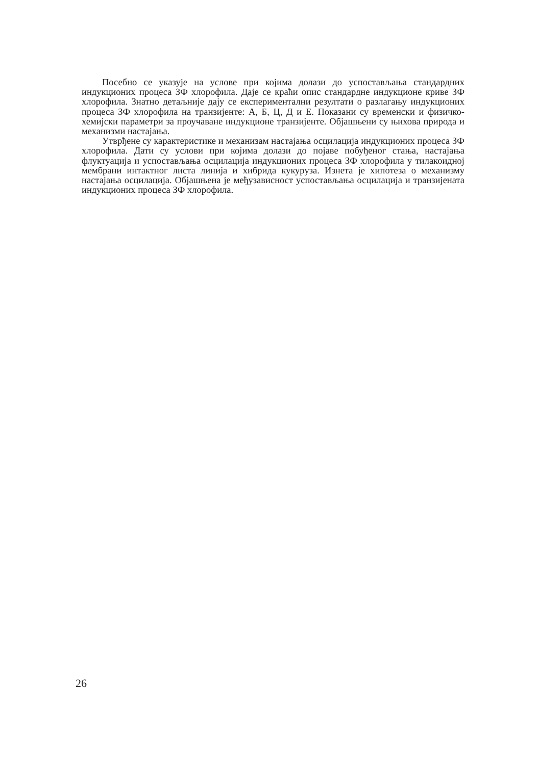Посебно се указује на услове при којима долази до успостављања стандардних индукционих процеса ЗФ хлорофила. Даје се краћи опис стандардне индукционе криве ЗФ хлорофила. Знатно детаљније дају се експериментални резултати о разлагању индукционих процеса ЗФ хлорофила на транзијенте: А, Б, Ц, Д и Е. Показани су временски и физичко-хемијски параметри за проучаване индукционе транзијенте. Објашњени су њихова природа и механизми настајања.
Утврђене су карактеристике и механизам настајања осцилација индукционих процеса ЗФ хлорофила. Дати су услови при којима долази до појаве побуђеног стања, настајања флуктуација и успостављања осцилација индукционих процеса ЗФ хлорофила у тилакоидној мембрани интактног листа линија и хибрида кукуруза. Изнета је хипотеза о механизму настајања осцилација. Објашњена је међузависност успостављања осцилација и транзијената индукционих процеса ЗФ хлорофила.
26